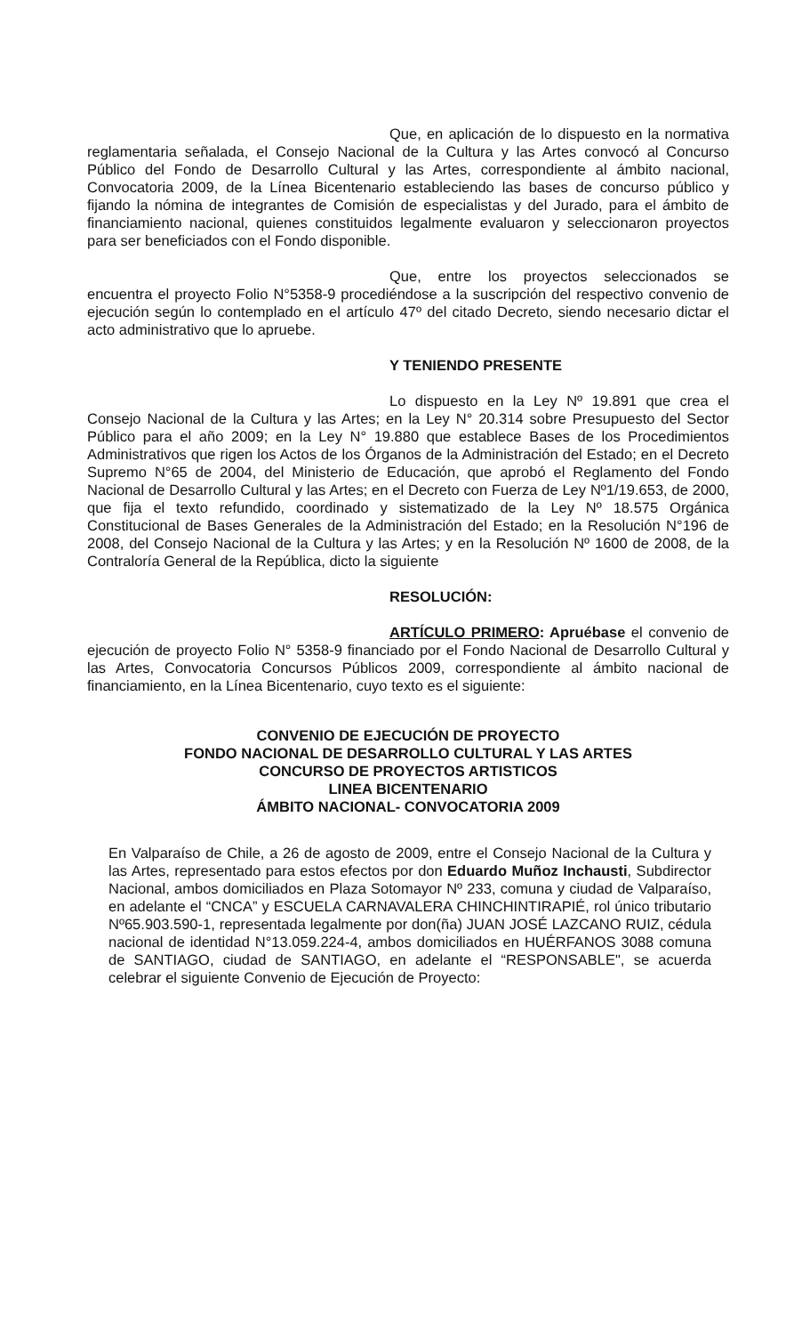Que, en aplicación de lo dispuesto en la normativa reglamentaria señalada, el Consejo Nacional de la Cultura y las Artes convocó al Concurso Público del Fondo de Desarrollo Cultural y las Artes, correspondiente al ámbito nacional, Convocatoria 2009, de la Línea Bicentenario estableciendo las bases de concurso público y fijando la nómina de integrantes de Comisión de especialistas y del Jurado, para el ámbito de financiamiento nacional, quienes constituidos legalmente evaluaron y seleccionaron proyectos para ser beneficiados con el Fondo disponible.
Que, entre los proyectos seleccionados se encuentra el proyecto Folio N°5358-9 procediéndose a la suscripción del respectivo convenio de ejecución según lo contemplado en el artículo 47º del citado Decreto, siendo necesario dictar el acto administrativo que lo apruebe.
Y TENIENDO PRESENTE
Lo dispuesto en la Ley Nº 19.891 que crea el Consejo Nacional de la Cultura y las Artes; en la Ley N° 20.314 sobre Presupuesto del Sector Público para el año 2009; en la Ley N° 19.880 que establece Bases de los Procedimientos Administrativos que rigen los Actos de los Órganos de la Administración del Estado; en el Decreto Supremo N°65 de 2004, del Ministerio de Educación, que aprobó el Reglamento del Fondo Nacional de Desarrollo Cultural y las Artes; en el Decreto con Fuerza de Ley Nº1/19.653, de 2000, que fija el texto refundido, coordinado y sistematizado de la Ley Nº 18.575 Orgánica Constitucional de Bases Generales de la Administración del Estado; en la Resolución N°196 de 2008, del Consejo Nacional de la Cultura y las Artes; y en la Resolución Nº 1600 de 2008, de la Contraloría General de la República, dicto la siguiente
RESOLUCIÓN:
ARTÍCULO PRIMERO: Apruébase el convenio de ejecución de proyecto Folio N° 5358-9 financiado por el Fondo Nacional de Desarrollo Cultural y las Artes, Convocatoria Concursos Públicos 2009, correspondiente al ámbito nacional de financiamiento, en la Línea Bicentenario, cuyo texto es el siguiente:
CONVENIO DE EJECUCIÓN DE PROYECTO
FONDO NACIONAL DE DESARROLLO CULTURAL Y LAS ARTES
CONCURSO DE PROYECTOS ARTISTICOS
LINEA BICENTENARIO
ÁMBITO NACIONAL- CONVOCATORIA 2009
En Valparaíso de Chile, a 26 de agosto de 2009, entre el Consejo Nacional de la Cultura y las Artes, representado para estos efectos por don Eduardo Muñoz Inchausti, Subdirector Nacional, ambos domiciliados en Plaza Sotomayor Nº 233, comuna y ciudad de Valparaíso, en adelante el “CNCA” y ESCUELA CARNAVALERA CHINCHINTIRAPIÉ, rol único tributario Nº65.903.590-1, representada legalmente por don(ña) JUAN JOSÉ LAZCANO RUIZ, cédula nacional de identidad N°13.059.224-4, ambos domiciliados en HUÉRFANOS 3088 comuna de SANTIAGO, ciudad de SANTIAGO, en adelante el “RESPONSABLE", se acuerda celebrar el siguiente Convenio de Ejecución de Proyecto: